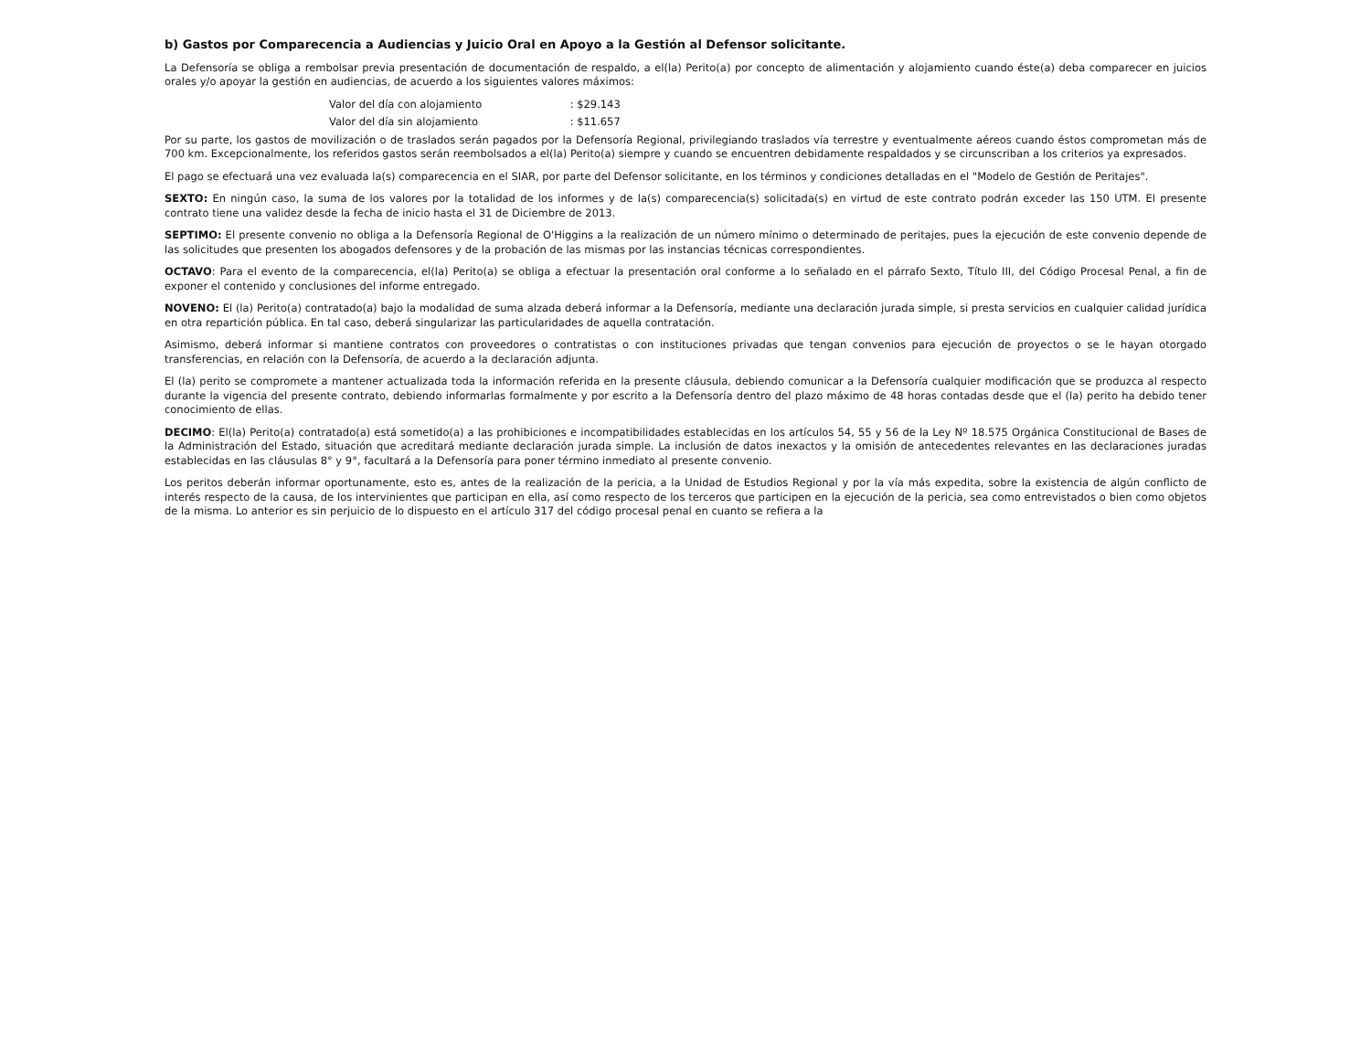b) Gastos por Comparecencia a Audiencias y Juicio Oral en Apoyo a la Gestión al Defensor solicitante.
La Defensoría se obliga a rembolsar previa presentación de documentación de respaldo, a el(la) Perito(a) por concepto de alimentación y alojamiento cuando éste(a) deba comparecer en juicios orales y/o apoyar la gestión en audiencias, de acuerdo a los siguientes valores máximos:
Valor del día con alojamiento : $29.143
Valor del día sin alojamiento : $11.657
Por su parte, los gastos de movilización o de traslados serán pagados por la Defensoría Regional, privilegiando traslados vía terrestre y eventualmente aéreos cuando éstos comprometan más de 700 km. Excepcionalmente, los referidos gastos serán reembolsados a el(la) Perito(a) siempre y cuando se encuentren debidamente respaldados y se circunscriban a los criterios ya expresados.
El pago se efectuará una vez evaluada la(s) comparecencia en el SIAR, por parte del Defensor solicitante, en los términos y condiciones detalladas en el "Modelo de Gestión de Peritajes".
SEXTO: En ningún caso, la suma de los valores por la totalidad de los informes y de la(s) comparecencia(s) solicitada(s) en virtud de este contrato podrán exceder las 150 UTM. El presente contrato tiene una validez desde la fecha de inicio hasta el 31 de Diciembre de 2013.
SEPTIMO: El presente convenio no obliga a la Defensoría Regional de O'Higgins a la realización de un número mínimo o determinado de peritajes, pues la ejecución de este convenio depende de las solicitudes que presenten los abogados defensores y de la probación de las mismas por las instancias técnicas correspondientes.
OCTAVO: Para el evento de la comparecencia, el(la) Perito(a) se obliga a efectuar la presentación oral conforme a lo señalado en el párrafo Sexto, Título III, del Código Procesal Penal, a fin de exponer el contenido y conclusiones del informe entregado.
NOVENO: El (la) Perito(a) contratado(a) bajo la modalidad de suma alzada deberá informar a la Defensoría, mediante una declaración jurada simple, si presta servicios en cualquier calidad jurídica en otra repartición pública. En tal caso, deberá singularizar las particularidades de aquella contratación.
Asimismo, deberá informar si mantiene contratos con proveedores o contratistas o con instituciones privadas que tengan convenios para ejecución de proyectos o se le hayan otorgado transferencias, en relación con la Defensoría, de acuerdo a la declaración adjunta.
El (la) perito se compromete a mantener actualizada toda la información referida en la presente cláusula, debiendo comunicar a la Defensoría cualquier modificación que se produzca al respecto durante la vigencia del presente contrato, debiendo informarlas formalmente y por escrito a la Defensoría dentro del plazo máximo de 48 horas contadas desde que el (la) perito ha debido tener conocimiento de ellas.
DECIMO: El(la) Perito(a) contratado(a) está sometido(a) a las prohibiciones e incompatibilidades establecidas en los artículos 54, 55 y 56 de la Ley Nº 18.575 Orgánica Constitucional de Bases de la Administración del Estado, situación que acreditará mediante declaración jurada simple. La inclusión de datos inexactos y la omisión de antecedentes relevantes en las declaraciones juradas establecidas en las cláusulas 8° y 9°, facultará a la Defensoría para poner término inmediato al presente convenio.
Los peritos deberán informar oportunamente, esto es, antes de la realización de la pericia, a la Unidad de Estudios Regional y por la vía más expedita, sobre la existencia de algún conflicto de interés respecto de la causa, de los intervinientes que participan en ella, así como respecto de los terceros que participen en la ejecución de la pericia, sea como entrevistados o bien como objetos de la misma. Lo anterior es sin perjuicio de lo dispuesto en el artículo 317 del código procesal penal en cuanto se refiera a la